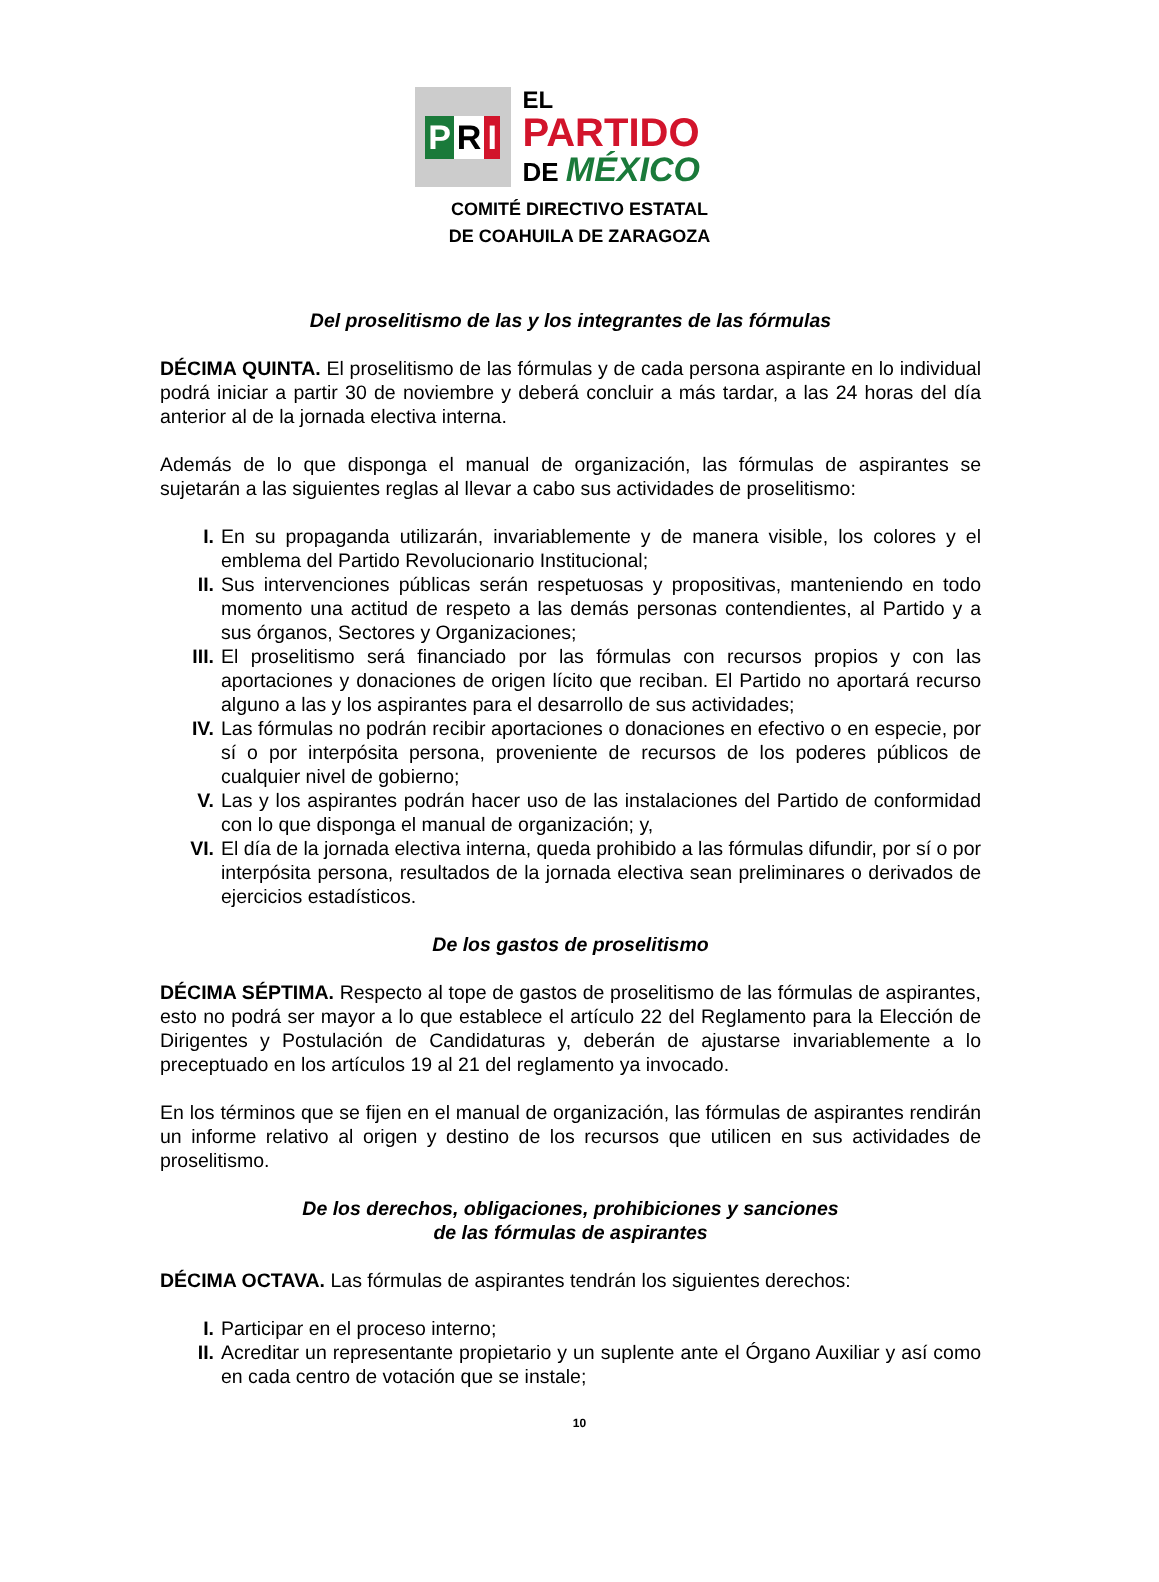P R I
EL
PARTIDO
DE MÉXICO
COMITÉ DIRECTIVO ESTATAL
DE COAHUILA DE ZARAGOZA
Del proselitismo de las y los integrantes de las fórmulas
DÉCIMA QUINTA. El proselitismo de las fórmulas y de cada persona aspirante en lo individual podrá iniciar a partir 30 de noviembre y deberá concluir a más tardar, a las 24 horas del día anterior al de la jornada electiva interna.
Además de lo que disponga el manual de organización, las fórmulas de aspirantes se sujetarán a las siguientes reglas al llevar a cabo sus actividades de proselitismo:
I. En su propaganda utilizarán, invariablemente y de manera visible, los colores y el emblema del Partido Revolucionario Institucional;
II. Sus intervenciones públicas serán respetuosas y propositivas, manteniendo en todo momento una actitud de respeto a las demás personas contendientes, al Partido y a sus órganos, Sectores y Organizaciones;
III. El proselitismo será financiado por las fórmulas con recursos propios y con las aportaciones y donaciones de origen lícito que reciban. El Partido no aportará recurso alguno a las y los aspirantes para el desarrollo de sus actividades;
IV. Las fórmulas no podrán recibir aportaciones o donaciones en efectivo o en especie, por sí o por interpósita persona, proveniente de recursos de los poderes públicos de cualquier nivel de gobierno;
V. Las y los aspirantes podrán hacer uso de las instalaciones del Partido de conformidad con lo que disponga el manual de organización; y,
VI. El día de la jornada electiva interna, queda prohibido a las fórmulas difundir, por sí o por interpósita persona, resultados de la jornada electiva sean preliminares o derivados de ejercicios estadísticos.
De los gastos de proselitismo
DÉCIMA SÉPTIMA. Respecto al tope de gastos de proselitismo de las fórmulas de aspirantes, esto no podrá ser mayor a lo que establece el artículo 22 del Reglamento para la Elección de Dirigentes y Postulación de Candidaturas y, deberán de ajustarse invariablemente a lo preceptuado en los artículos 19 al 21 del reglamento ya invocado.
En los términos que se fijen en el manual de organización, las fórmulas de aspirantes rendirán un informe relativo al origen y destino de los recursos que utilicen en sus actividades de proselitismo.
De los derechos, obligaciones, prohibiciones y sanciones
de las fórmulas de aspirantes
DÉCIMA OCTAVA. Las fórmulas de aspirantes tendrán los siguientes derechos:
I. Participar en el proceso interno;
II. Acreditar un representante propietario y un suplente ante el Órgano Auxiliar y así como en cada centro de votación que se instale;
10